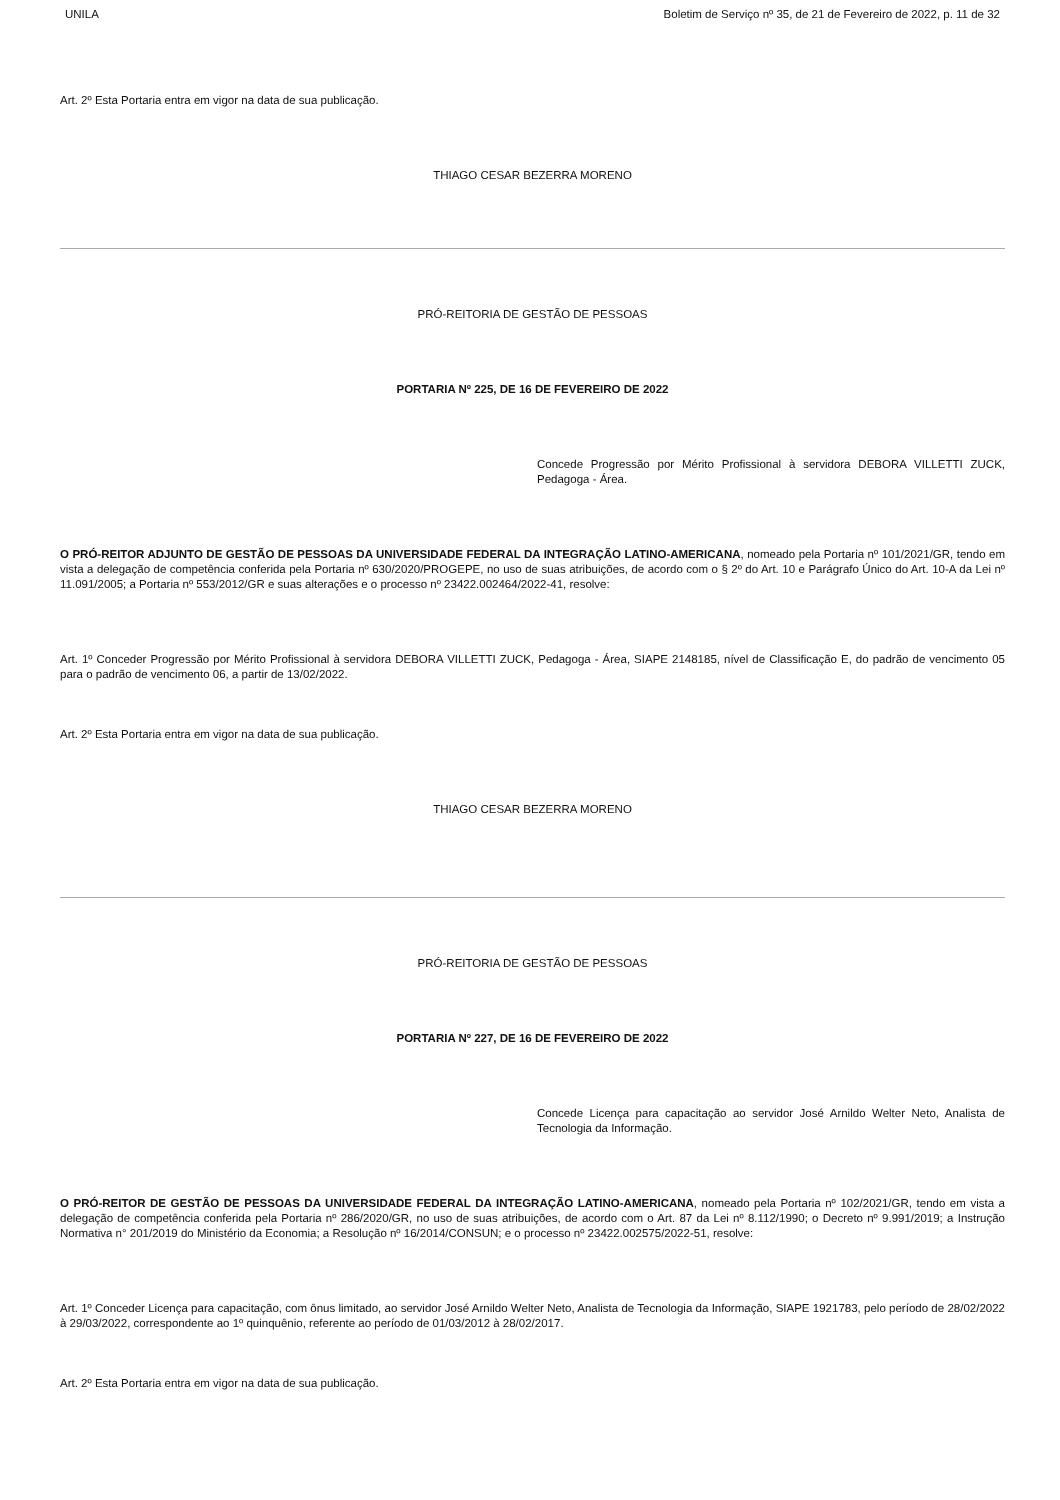UNILA Boletim de Serviço nº 35, de 21 de Fevereiro de 2022, p. 11 de 32
Art. 2º Esta Portaria entra em vigor na data de sua publicação.
THIAGO CESAR BEZERRA MORENO
PRÓ-REITORIA DE GESTÃO DE PESSOAS
PORTARIA Nº 225, DE 16 DE FEVEREIRO DE 2022
Concede Progressão por Mérito Profissional à servidora DEBORA VILLETTI ZUCK, Pedagoga - Área.
O PRÓ-REITOR ADJUNTO DE GESTÃO DE PESSOAS DA UNIVERSIDADE FEDERAL DA INTEGRAÇÃO LATINO-AMERICANA, nomeado pela Portaria nº 101/2021/GR, tendo em vista a delegação de competência conferida pela Portaria nº 630/2020/PROGEPE, no uso de suas atribuições, de acordo com o § 2º do Art. 10 e Parágrafo Único do Art. 10-A da Lei nº 11.091/2005; a Portaria nº 553/2012/GR e suas alterações e o processo nº 23422.002464/2022-41, resolve:
Art. 1º Conceder Progressão por Mérito Profissional à servidora DEBORA VILLETTI ZUCK, Pedagoga - Área, SIAPE 2148185, nível de Classificação E, do padrão de vencimento 05 para o padrão de vencimento 06, a partir de 13/02/2022.
Art. 2º Esta Portaria entra em vigor na data de sua publicação.
THIAGO CESAR BEZERRA MORENO
PRÓ-REITORIA DE GESTÃO DE PESSOAS
PORTARIA Nº 227, DE 16 DE FEVEREIRO DE 2022
Concede Licença para capacitação ao servidor José Arnildo Welter Neto, Analista de Tecnologia da Informação.
O PRÓ-REITOR DE GESTÃO DE PESSOAS DA UNIVERSIDADE FEDERAL DA INTEGRAÇÃO LATINO-AMERICANA, nomeado pela Portaria nº 102/2021/GR, tendo em vista a delegação de competência conferida pela Portaria nº 286/2020/GR, no uso de suas atribuições, de acordo com o Art. 87 da Lei nº 8.112/1990; o Decreto nº 9.991/2019; a Instrução Normativa n° 201/2019 do Ministério da Economia; a Resolução nº 16/2014/CONSUN; e o processo nº 23422.002575/2022-51, resolve:
Art. 1º Conceder Licença para capacitação, com ônus limitado, ao servidor José Arnildo Welter Neto, Analista de Tecnologia da Informação, SIAPE 1921783, pelo período de 28/02/2022 à 29/03/2022, correspondente ao 1º quinquênio, referente ao período de 01/03/2012 à 28/02/2017.
Art. 2º Esta Portaria entra em vigor na data de sua publicação.